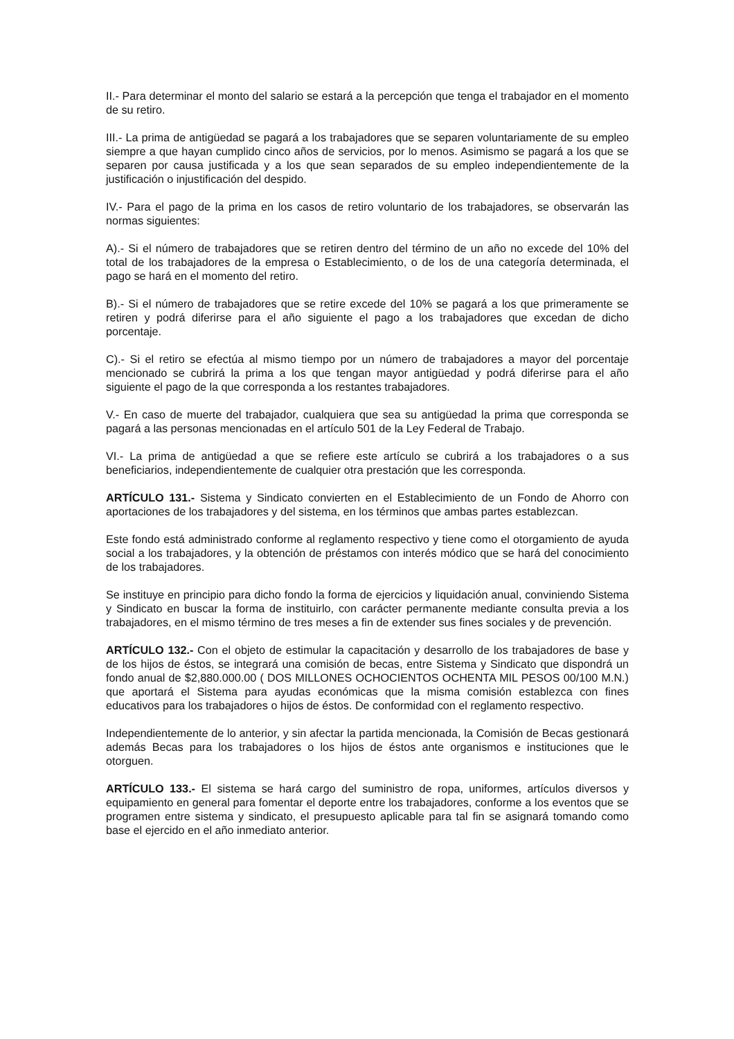II.- Para determinar el monto del salario se estará a la percepción que tenga el trabajador en el momento de su retiro.
III.- La prima de antigüedad se pagará a los trabajadores que se separen voluntariamente de su empleo siempre a que hayan cumplido cinco años de servicios, por lo menos. Asimismo se pagará a los que se separen por causa justificada y a los que sean separados de su empleo independientemente de la justificación o injustificación del despido.
IV.- Para el pago de la prima en los casos de retiro voluntario de los trabajadores, se observarán las normas siguientes:
A).- Si el número de trabajadores que se retiren dentro del término de un año no excede del 10% del total de los trabajadores de la empresa o Establecimiento, o de los de una categoría determinada, el pago se hará en el momento del retiro.
B).- Si el número de trabajadores que se retire excede del 10% se pagará a los que primeramente se retiren y podrá diferirse para el año siguiente el pago a los trabajadores que excedan de dicho porcentaje.
C).- Si el retiro se efectúa al mismo tiempo por un número de trabajadores a mayor del porcentaje mencionado se cubrirá la prima a los que tengan mayor antigüedad y podrá diferirse para el año siguiente el pago de la que corresponda a los restantes trabajadores.
V.- En caso de muerte del trabajador, cualquiera que sea su antigüedad la prima que corresponda se pagará a las personas mencionadas en el artículo 501 de la Ley Federal de Trabajo.
VI.- La prima de antigüedad a que se refiere este artículo se cubrirá a los trabajadores o a sus beneficiarios, independientemente de cualquier otra prestación que les corresponda.
ARTÍCULO 131.- Sistema y Sindicato convierten en el Establecimiento de un Fondo de Ahorro con aportaciones de los trabajadores y del sistema, en los términos que ambas partes establezcan.
Este fondo está administrado conforme al reglamento respectivo y tiene como el otorgamiento de ayuda social a los trabajadores, y la obtención de préstamos con interés módico que se hará del conocimiento de los trabajadores.
Se instituye en principio para dicho fondo la forma de ejercicios y liquidación anual, conviniendo Sistema y Sindicato en buscar la forma de instituirlo, con carácter permanente mediante consulta previa a los trabajadores, en el mismo término de tres meses a fin de extender sus fines sociales y de prevención.
ARTÍCULO 132.- Con el objeto de estimular la capacitación y desarrollo de los trabajadores de base y de los hijos de éstos, se integrará una comisión de becas, entre Sistema y Sindicato que dispondrá un fondo anual de $2,880.000.00 ( DOS MILLONES OCHOCIENTOS OCHENTA MIL PESOS 00/100 M.N.) que aportará el Sistema para ayudas económicas que la misma comisión establezca con fines educativos para los trabajadores o hijos de éstos. De conformidad con el reglamento respectivo.
Independientemente de lo anterior, y sin afectar la partida mencionada, la Comisión de Becas gestionará además Becas para los trabajadores o los hijos de éstos ante organismos e instituciones que le otorguen.
ARTÍCULO 133.- El sistema se hará cargo del suministro de ropa, uniformes, artículos diversos y equipamiento en general para fomentar el deporte entre los trabajadores, conforme a los eventos que se programen entre sistema y sindicato, el presupuesto aplicable para tal fin se asignará tomando como base el ejercido en el año inmediato anterior.